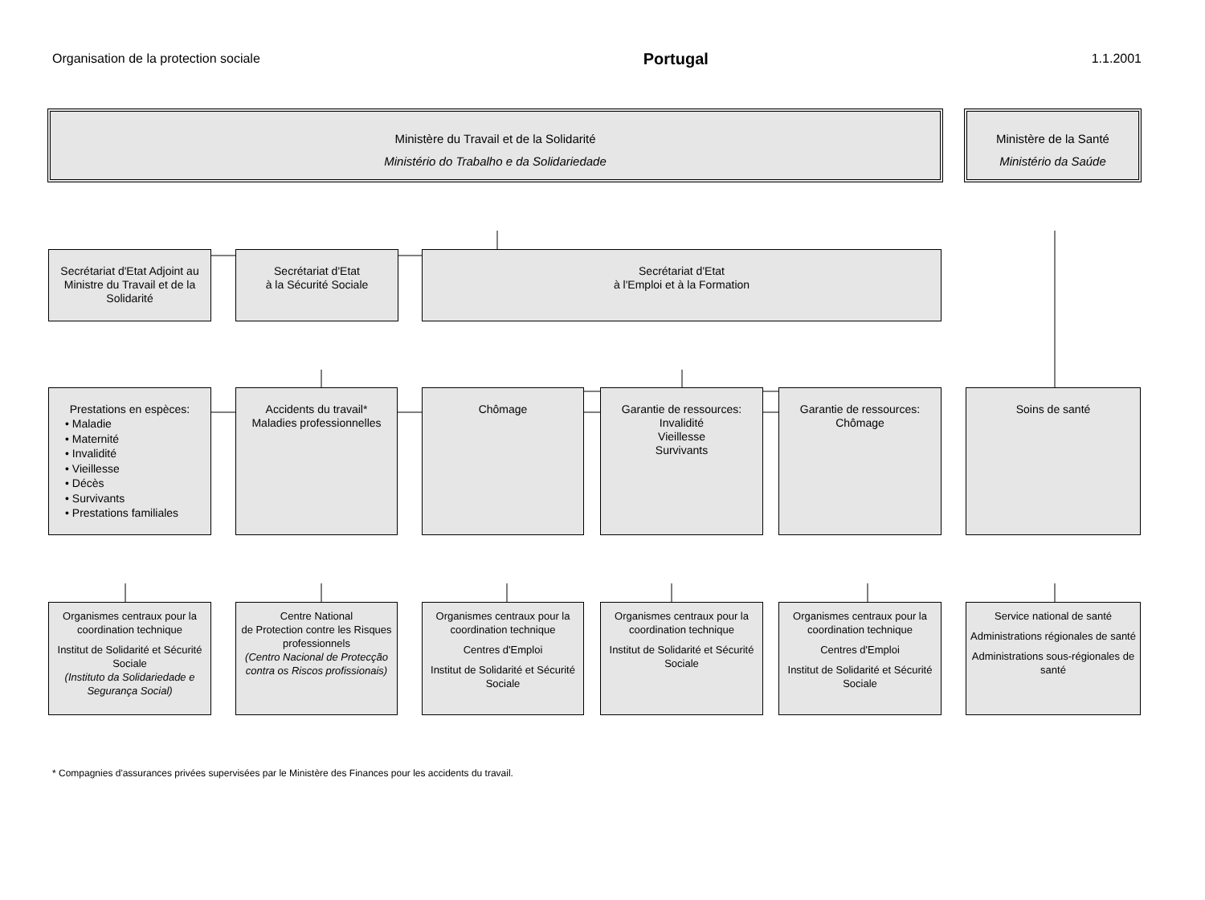Organisation de la protection sociale Portugal 1.1.2001
Ministère du Travail et de la Solidarité
Ministério do Trabalho e da Solidariedade
Ministère de la Santé
Ministério da Saúde
Secrétariat d'Etat Adjoint au Ministre du Travail et de la Solidarité
Secrétariat d'Etat
à la Sécurité Sociale
Secrétariat d'Etat
à l'Emploi et à la Formation
Prestations en espèces:
• Maladie
• Maternité
• Invalidité
• Vieillesse
• Décès
• Survivants
• Prestations familiales
Accidents du travail*
Maladies professionnelles
Chômage Garantie de ressources:
Invalidité
Vieillesse
Survivants
Garantie de ressources:
Chômage
Soins de santé
Organismes centraux pour la coordination technique
Institut de Solidarité et Sécurité Sociale
(Instituto da Solidariedade e Segurança Social)
Centre National
de Protection contre les Risques professionnels
(Centro Nacional de Protecção contra os Riscos profissionais)
Organismes centraux pour la coordination technique
Centres d'Emploi
Institut de Solidarité et Sécurité Sociale
Organismes centraux pour la coordination technique
Institut de Solidarité et Sécurité Sociale
Organismes centraux pour la coordination technique
Centres d'Emploi
Institut de Solidarité et Sécurité Sociale
Service national de santé
Administrations régionales de santé
Administrations sous-régionales de santé
* Compagnies d'assurances privées supervisées par le Ministère des Finances pour les accidents du travail.